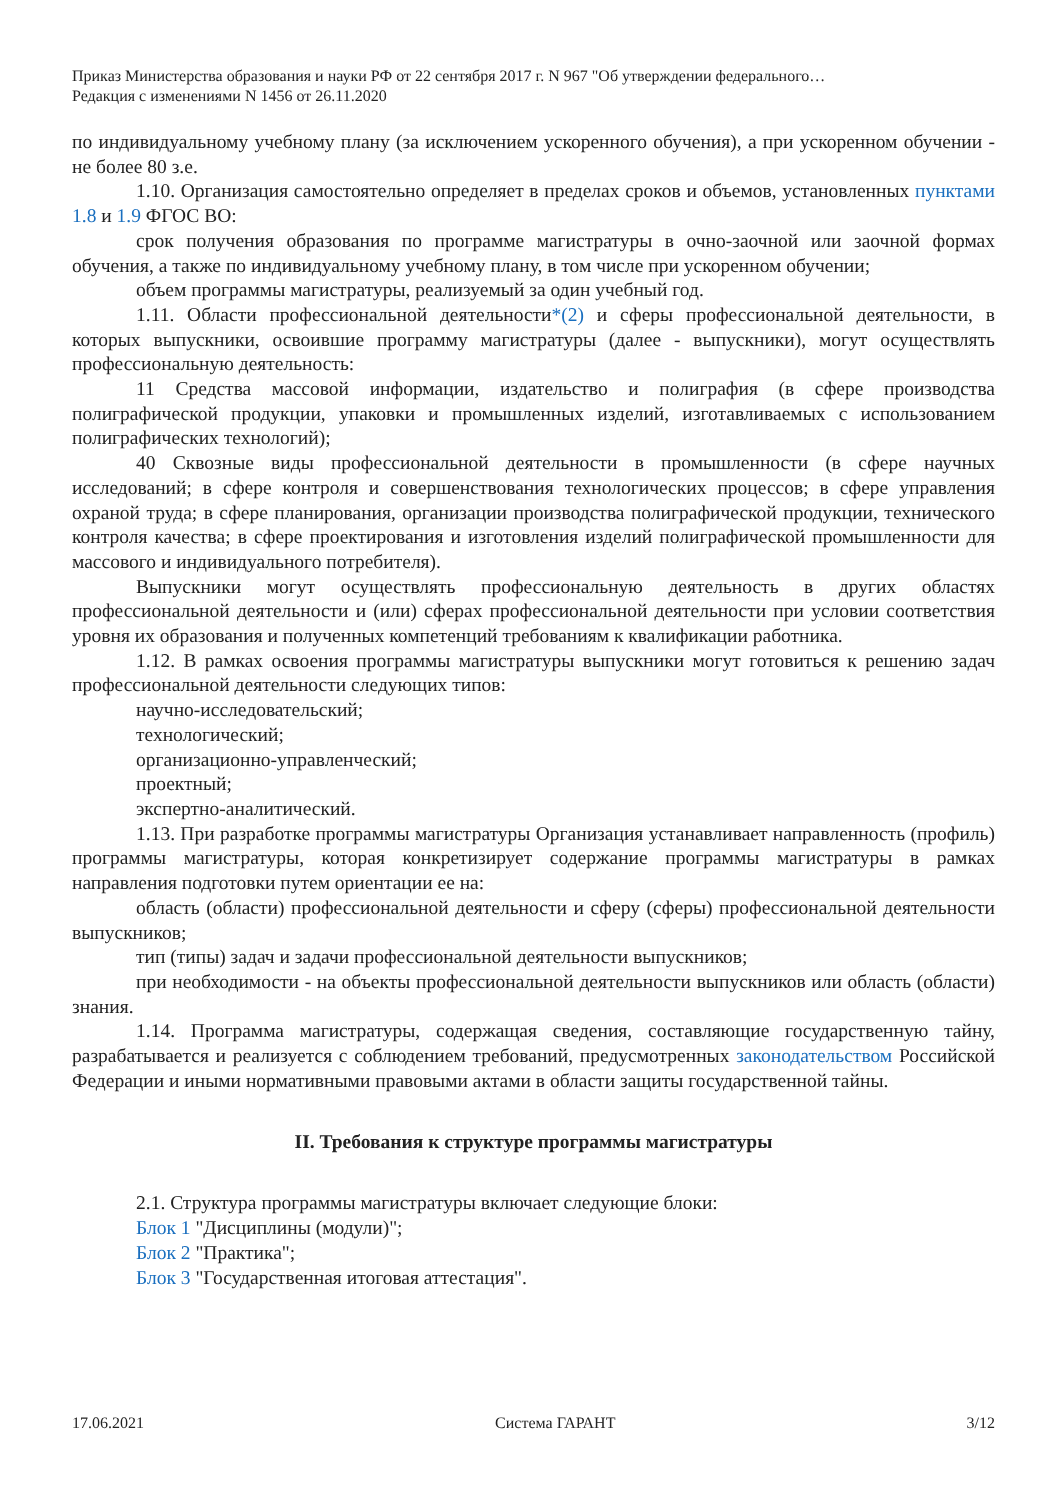Приказ Министерства образования и науки РФ от 22 сентября 2017 г. N 967 "Об утверждении федерального…
Редакция с изменениями N 1456 от 26.11.2020
по индивидуальному учебному плану (за исключением ускоренного обучения), а при ускоренном обучении - не более 80 з.е.
1.10. Организация самостоятельно определяет в пределах сроков и объемов, установленных пунктами 1.8 и 1.9 ФГОС ВО:
срок получения образования по программе магистратуры в очно-заочной или заочной формах обучения, а также по индивидуальному учебному плану, в том числе при ускоренном обучении;
объем программы магистратуры, реализуемый за один учебный год.
1.11. Области профессиональной деятельности*(2) и сферы профессиональной деятельности, в которых выпускники, освоившие программу магистратуры (далее - выпускники), могут осуществлять профессиональную деятельность:
11 Средства массовой информации, издательство и полиграфия (в сфере производства полиграфической продукции, упаковки и промышленных изделий, изготавливаемых с использованием полиграфических технологий);
40 Сквозные виды профессиональной деятельности в промышленности (в сфере научных исследований; в сфере контроля и совершенствования технологических процессов; в сфере управления охраной труда; в сфере планирования, организации производства полиграфической продукции, технического контроля качества; в сфере проектирования и изготовления изделий полиграфической промышленности для массового и индивидуального потребителя).
Выпускники могут осуществлять профессиональную деятельность в других областях профессиональной деятельности и (или) сферах профессиональной деятельности при условии соответствия уровня их образования и полученных компетенций требованиям к квалификации работника.
1.12. В рамках освоения программы магистратуры выпускники могут готовиться к решению задач профессиональной деятельности следующих типов:
научно-исследовательский;
технологический;
организационно-управленческий;
проектный;
экспертно-аналитический.
1.13. При разработке программы магистратуры Организация устанавливает направленность (профиль) программы магистратуры, которая конкретизирует содержание программы магистратуры в рамках направления подготовки путем ориентации ее на:
область (области) профессиональной деятельности и сферу (сферы) профессиональной деятельности выпускников;
тип (типы) задач и задачи профессиональной деятельности выпускников;
при необходимости - на объекты профессиональной деятельности выпускников или область (области) знания.
1.14. Программа магистратуры, содержащая сведения, составляющие государственную тайну, разрабатывается и реализуется с соблюдением требований, предусмотренных законодательством Российской Федерации и иными нормативными правовыми актами в области защиты государственной тайны.
II. Требования к структуре программы магистратуры
2.1. Структура программы магистратуры включает следующие блоки:
Блок 1 "Дисциплины (модули)";
Блок 2 "Практика";
Блок 3 "Государственная итоговая аттестация".
17.06.2021 Система ГАРАНТ 3/12